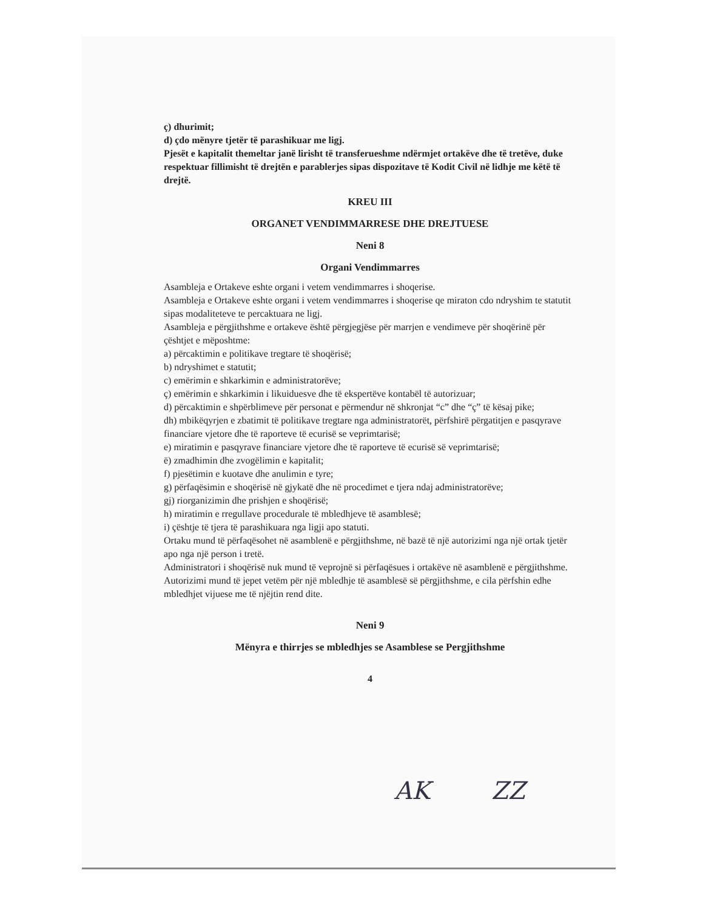ç) dhurimit;
d) çdo mënyre tjetër të parashikuar me ligj.
Pjesët e kapitalit themeltar janë lirisht të transferueshme ndërmjet ortakëve dhe të tretëve, duke respektuar fillimisht të drejtën e parablerjes sipas dispozitave të Kodit Civil në lidhje me këtë të drejtë.
KREU III
ORGANET VENDIMMARRESE DHE DREJTUESE
Neni 8
Organi Vendimmarres
Asambleja e Ortakeve eshte organi i vetem vendimmarres i shoqerise.
Asambleja e Ortakeve eshte organi i vetem vendimmarres i shoqerise qe miraton cdo ndryshim te statutit sipas modaliteteve te percaktuara ne ligj.
Asambleja e përgjithshme e ortakeve është përgjegjëse për marrjen e vendimeve për shoqërinë për çështjet e mëposhtme:
a) përcaktimin e politikave tregtare të shoqërisë;
b) ndryshimet e statutit;
c) emërimin e shkarkimin e administratorëve;
ç) emërimin e shkarkimin i likuiduesve dhe të ekspertëve kontabël të autorizuar;
d) përcaktimin e shpërblimeve për personat e përmendur në shkronjat “c” dhe “ç” të kësaj pike;
dh) mbikëqyrjen e zbatimit të politikave tregtare nga administratorët, përfshirë përgatitjen e pasqyrave financiare vjetore dhe të raporteve të ecurisë se veprimtarisë;
e) miratimin e pasqyrave financiare vjetore dhe të raporteve të ecurisë së veprimtarisë;
ë) zmadhimin dhe zvogëlimin e kapitalit;
f) pjesëtimin e kuotave dhe anulimin e tyre;
g) përfaqësimin e shoqërisë në gjykatë dhe në procedimet e tjera ndaj administratorëve;
gj) riorganizimin dhe prishjen e shoqërisë;
h) miratimin e rregullave procedurale të mbledhjeve të asamblesë;
i) çështje të tjera të parashikuara nga ligji apo statuti.
Ortaku mund të përfaqësohet në asamblenë e përgjithshme, në bazë të një autorizimi nga një ortak tjetër apo nga një person i tretë.
Administratori i shoqërisë nuk mund të veprojnë si përfaqësues i ortakëve në asamblenë e përgjithshme.
Autorizimi mund të jepet vetëm për një mbledhje të asamblesë së përgjithshme, e cila përfshin edhe mbledhjet vijuese me të njëjtin rend dite.
Neni 9
Mënyra e thirrjes se mbledhjes se Asamblese se Pergjithshme
4
AK ZZ